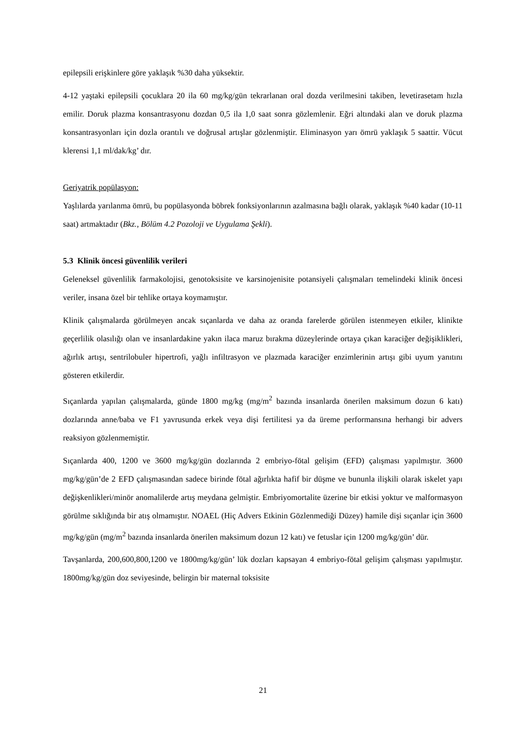epilepsili erişkinlere göre yaklaşık %30 daha yüksektir.
4-12 yaştaki epilepsili çocuklara 20 ila 60 mg/kg/gün tekrarlanan oral dozda verilmesini takiben, levetirasetam hızla emilir. Doruk plazma konsantrasyonu dozdan 0,5 ila 1,0 saat sonra gözlemlenir. Eğri altındaki alan ve doruk plazma konsantrasyonları için dozla orantılı ve doğrusal artışlar gözlenmiştir. Eliminasyon yarı ömrü yaklaşık 5 saattir. Vücut klerensi 1,1 ml/dak/kg’ dır.
Geriyatrik popülasyon:
Yaşlılarda yarılanma ömrü, bu popülasyonda böbrek fonksiyonlarının azalmasına bağlı olarak, yaklaşık %40 kadar (10-11 saat) artmaktadır (Bkz., Bölüm 4.2 Pozoloji ve Uygulama Şekli).
5.3 Klinik öncesi güvenlilik verileri
Geleneksel güvenlilik farmakolojisi, genotoksisite ve karsinojenisite potansiyeli çalışmaları temelindeki klinik öncesi veriler, insana özel bir tehlike ortaya koymamıştır.
Klinik çalışmalarda görülmeyen ancak sıçanlarda ve daha az oranda farelerde görülen istenmeyen etkiler, klinikte geçerlilik olasılığı olan ve insanlardakine yakın ilaca maruz bırakma düzeylerinde ortaya çıkan karaciğer değişiklikleri, ağırlık artışı, sentrilobuler hipertrofi, yağlı infiltrasyon ve plazmada karaciğer enzimlerinin artışı gibi uyum yanıtını gösteren etkilerdir.
Sıçanlarda yapılan çalışmalarda, günde 1800 mg/kg (mg/m<sup>2</sup> bazında insanlarda önerilen maksimum dozun 6 katı) dozlarında anne/baba ve F1 yavrusunda erkek veya dişi fertilitesi ya da üreme performansına herhangi bir advers reaksiyon gözlenmemiştir.
Sıçanlarda 400, 1200 ve 3600 mg/kg/gün dozlarında 2 embriyo-fötal gelişim (EFD) çalışması yapılmıştır. 3600 mg/kg/gün’de 2 EFD çalışmasından sadece birinde fötal ağırlıkta hafif bir düşme ve bununla ilişkili olarak iskelet yapı değişkenlikleri/minör anomalilerde artış meydana gelmiştir. Embriyomortalite üzerine bir etkisi yoktur ve malformasyon görülme sıklığında bir atış olmamıştır. NOAEL (Hiç Advers Etkinin Gözlenmediği Düzey) hamile dişi sıçanlar için 3600 mg/kg/gün (mg/m<sup>2</sup> bazında insanlarda önerilen maksimum dozun 12 katı) ve fetuslar için 1200 mg/kg/gün’ dür.
Tavşanlarda, 200,600,800,1200 ve 1800mg/kg/gün’ lük dozları kapsayan 4 embriyo-fötal gelişim çalışması yapılmıştır. 1800mg/kg/gün doz seviyesinde, belirgin bir maternal toksisite
21